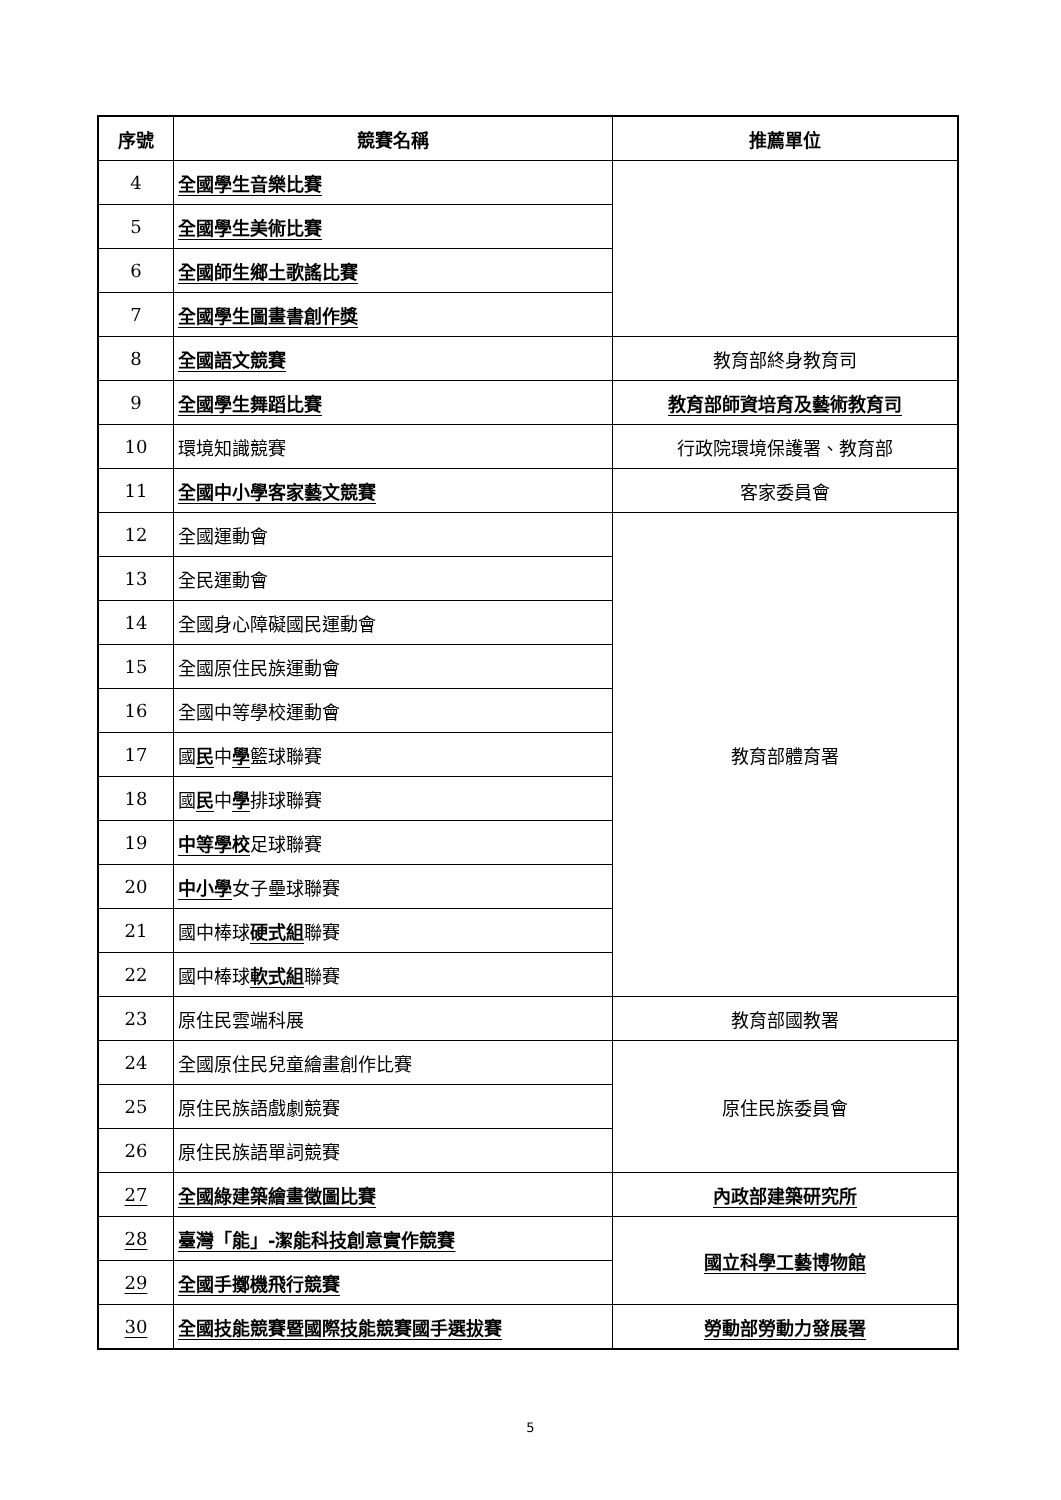| 序號 | 競賽名稱 | 推薦單位 |
| --- | --- | --- |
| 4 | 全國學生音樂比賽 | |
| 5 | 全國學生美術比賽 | |
| 6 | 全國師生鄉土歌謠比賽 | |
| 7 | 全國學生圖畫書創作獎 | |
| 8 | 全國語文競賽 | 教育部終身教育司 |
| 9 | 全國學生舞蹈比賽 | 教育部師資培育及藝術教育司 |
| 10 | 環境知識競賽 | 行政院環境保護署、教育部 |
| 11 | 全國中小學客家藝文競賽 | 客家委員會 |
| 12 | 全國運動會 | 教育部體育署 |
| 13 | 全民運動會 | |
| 14 | 全國身心障礙國民運動會 | |
| 15 | 全國原住民族運動會 | |
| 16 | 全國中等學校運動會 | |
| 17 | 國 民 中 學 籃球聯賽 | |
| 18 | 國 民 中 學 排球聯賽 | |
| 19 | 中等學校 足球聯賽 | |
| 20 | 中小學 女子壘球聯賽 | |
| 21 | 國中棒球 硬式組 聯賽 | |
| 22 | 國中棒球 軟式組 聯賽 | |
| 23 | 原住民雲端科展 | 教育部國教署 |
| 24 | 全國原住民兒童繪畫創作比賽 | 原住民族委員會 |
| 25 | 原住民族語戲劇競賽 | |
| 26 | 原住民族語單詞競賽 | |
| 27 | 全國綠建築繪畫徵圖比賽 | 內政部建築研究所 |
| 28 | 臺灣「能」-潔能科技創意實作競賽 | 國立科學工藝博物館 |
| 29 | 全國手擲機飛行競賽 | |
| 30 | 全國技能競賽暨國際技能競賽國手選拔賽 | 勞動部勞動力發展署 |
5